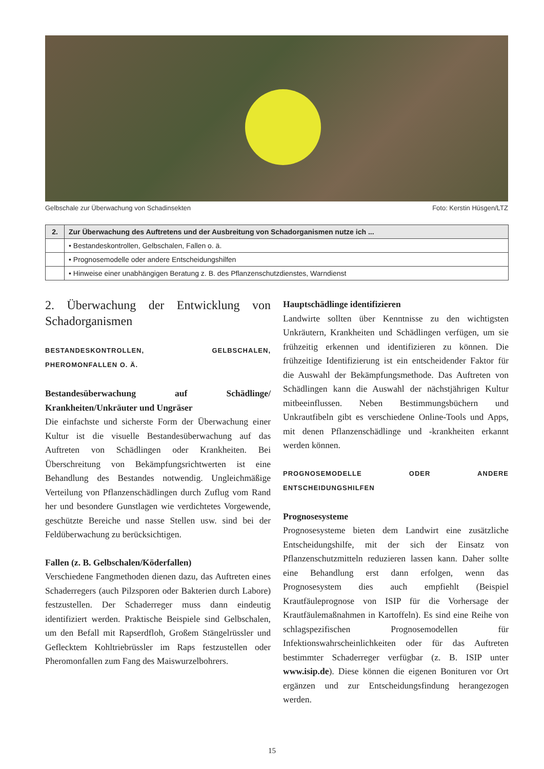Gelbschale zur Überwachung von Schadinsekten Foto: Kerstin Hüsgen/LTZ
| 2. | Zur Überwachung des Auftretens und der Ausbreitung von Schadorganismen nutze ich ... |
| --- | --- |
| | • Bestandeskontrollen, Gelbschalen, Fallen o. ä. |
| | • Prognosemodelle oder andere Entscheidungshilfen |
| | • Hinweise einer unabhängigen Beratung z. B. des Pflanzenschutzdienstes, Warndienst |
2. Überwachung der Entwicklung von Schadorganismen
BESTANDESKONTROLLEN, GELBSCHALEN, PHEROMONFALLEN O. Ä.
Bestandesüberwachung auf Schädlinge/ Krankheiten/Unkräuter und Ungräser
Die einfachste und sicherste Form der Überwachung einer Kultur ist die visuelle Bestandesüberwachung auf das Auftreten von Schädlingen oder Krankheiten. Bei Überschreitung von Bekämpfungsrichtwerten ist eine Behandlung des Bestandes notwendig. Ungleichmäßige Verteilung von Pflanzenschädlingen durch Zuflug vom Rand her und besondere Gunstlagen wie verdichtetes Vorgewende, geschützte Bereiche und nasse Stellen usw. sind bei der Feldüberwachung zu berücksichtigen.
Fallen (z. B. Gelbschalen/Köderfallen)
Verschiedene Fangmethoden dienen dazu, das Auftreten eines Schaderregers (auch Pilzsporen oder Bakterien durch Labore) festzustellen. Der Schaderreger muss dann eindeutig identifiziert werden. Praktische Beispiele sind Gelbschalen, um den Befall mit Rapserdfloh, Großem Stängelrüssler und Geflecktem Kohltriebrüssler im Raps festzustellen oder Pheromonfallen zum Fang des Maiswurzelbohrers.
Hauptschädlinge identifizieren
Landwirte sollten über Kenntnisse zu den wichtigsten Unkräutern, Krankheiten und Schädlingen verfügen, um sie frühzeitig erkennen und identifizieren zu können. Die frühzeitige Identifizierung ist ein entscheidender Faktor für die Auswahl der Bekämpfungsmethode. Das Auftreten von Schädlingen kann die Auswahl der nächstjährigen Kultur mitbeeinflussen. Neben Bestimmungsbüchern und Unkrautfibeln gibt es verschiedene Online-Tools und Apps, mit denen Pflanzenschädlinge und -krankheiten erkannt werden können.
PROGNOSEMODELLE ODER ANDERE ENTSCHEIDUNGSHILFEN
Prognosesysteme
Prognosesysteme bieten dem Landwirt eine zusätzliche Entscheidungshilfe, mit der sich der Einsatz von Pflanzenschutzmitteln reduzieren lassen kann. Daher sollte eine Behandlung erst dann erfolgen, wenn das Prognosesystem dies auch empfiehlt (Beispiel Krautfäuleprognose von ISIP für die Vorhersage der Krautfäulemaßnahmen in Kartoffeln). Es sind eine Reihe von schlagspezifischen Prognosemodellen für Infektionswahrscheinlichkeiten oder für das Auftreten bestimmter Schaderreger verfügbar (z. B. ISIP unter www.isip.de). Diese können die eigenen Bonituren vor Ort ergänzen und zur Entscheidungsfindung herangezogen werden.
15